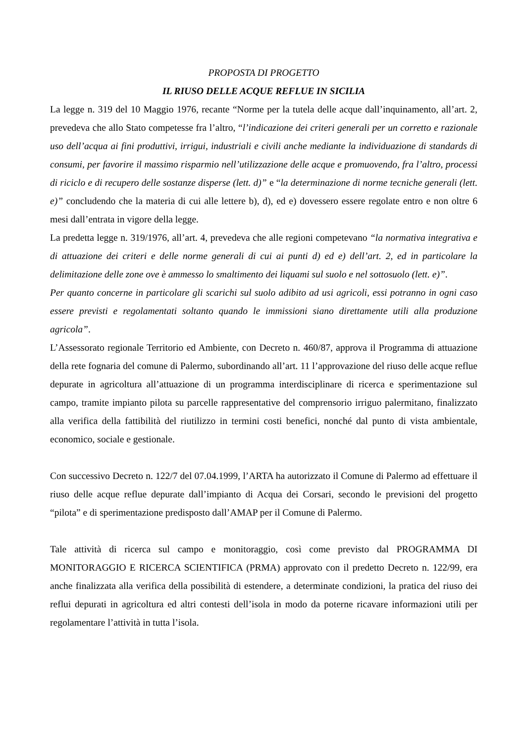PROPOSTA DI PROGETTO
IL RIUSO DELLE ACQUE REFLUE IN SICILIA
La legge n. 319 del 10 Maggio 1976, recante “Norme per la tutela delle acque dall’inquinamento, all’art. 2, prevedeva che allo Stato competesse fra l’altro, “l’indicazione dei criteri generali per un corretto e razionale uso dell’acqua ai fini produttivi, irrigui, industriali e civili anche mediante la individuazione di standards di consumi, per favorire il massimo risparmio nell’utilizzazione delle acque e promuovendo, fra l’altro, processi di riciclo e di recupero delle sostanze disperse (lett. d)” e “la determinazione di norme tecniche generali (lett. e)” concludendo che la materia di cui alle lettere b), d), ed e) dovessero essere regolate entro e non oltre 6 mesi dall’entrata in vigore della legge.
La predetta legge n. 319/1976, all’art. 4, prevedeva che alle regioni competevano “la normativa integrativa e di attuazione dei criteri e delle norme generali di cui ai punti d) ed e) dell’art. 2, ed in particolare la delimitazione delle zone ove è ammesso lo smaltimento dei liquami sul suolo e nel sottosuolo (lett. e)”.
Per quanto concerne in particolare gli scarichi sul suolo adibito ad usi agricoli, essi potranno in ogni caso essere previsti e regolamentati soltanto quando le immissioni siano direttamente utili alla produzione agricola”.
L’Assessorato regionale Territorio ed Ambiente, con Decreto n. 460/87, approva il Programma di attuazione della rete fognaria del comune di Palermo, subordinando all’art. 11 l’approvazione del riuso delle acque reflue depurate in agricoltura all’attuazione di un programma interdisciplinare di ricerca e sperimentazione sul campo, tramite impianto pilota su parcelle rappresentative del comprensorio irriguo palermitano, finalizzato alla verifica della fattibilità del riutilizzo in termini costi benefici, nonché dal punto di vista ambientale, economico, sociale e gestionale.
Con successivo Decreto n. 122/7 del 07.04.1999, l’ARTA ha autorizzato il Comune di Palermo ad effettuare il riuso delle acque reflue depurate dall’impianto di Acqua dei Corsari, secondo le previsioni del progetto “pilota” e di sperimentazione predisposto dall’AMAP per il Comune di Palermo.
Tale attività di ricerca sul campo e monitoraggio, così come previsto dal PROGRAMMA DI MONITORAGGIO E RICERCA SCIENTIFICA (PRMA) approvato con il predetto Decreto n. 122/99, era anche finalizzata alla verifica della possibilità di estendere, a determinate condizioni, la pratica del riuso dei reflui depurati in agricoltura ed altri contesti dell’isola in modo da poterne ricavare informazioni utili per regolamentare l’attività in tutta l’isola.